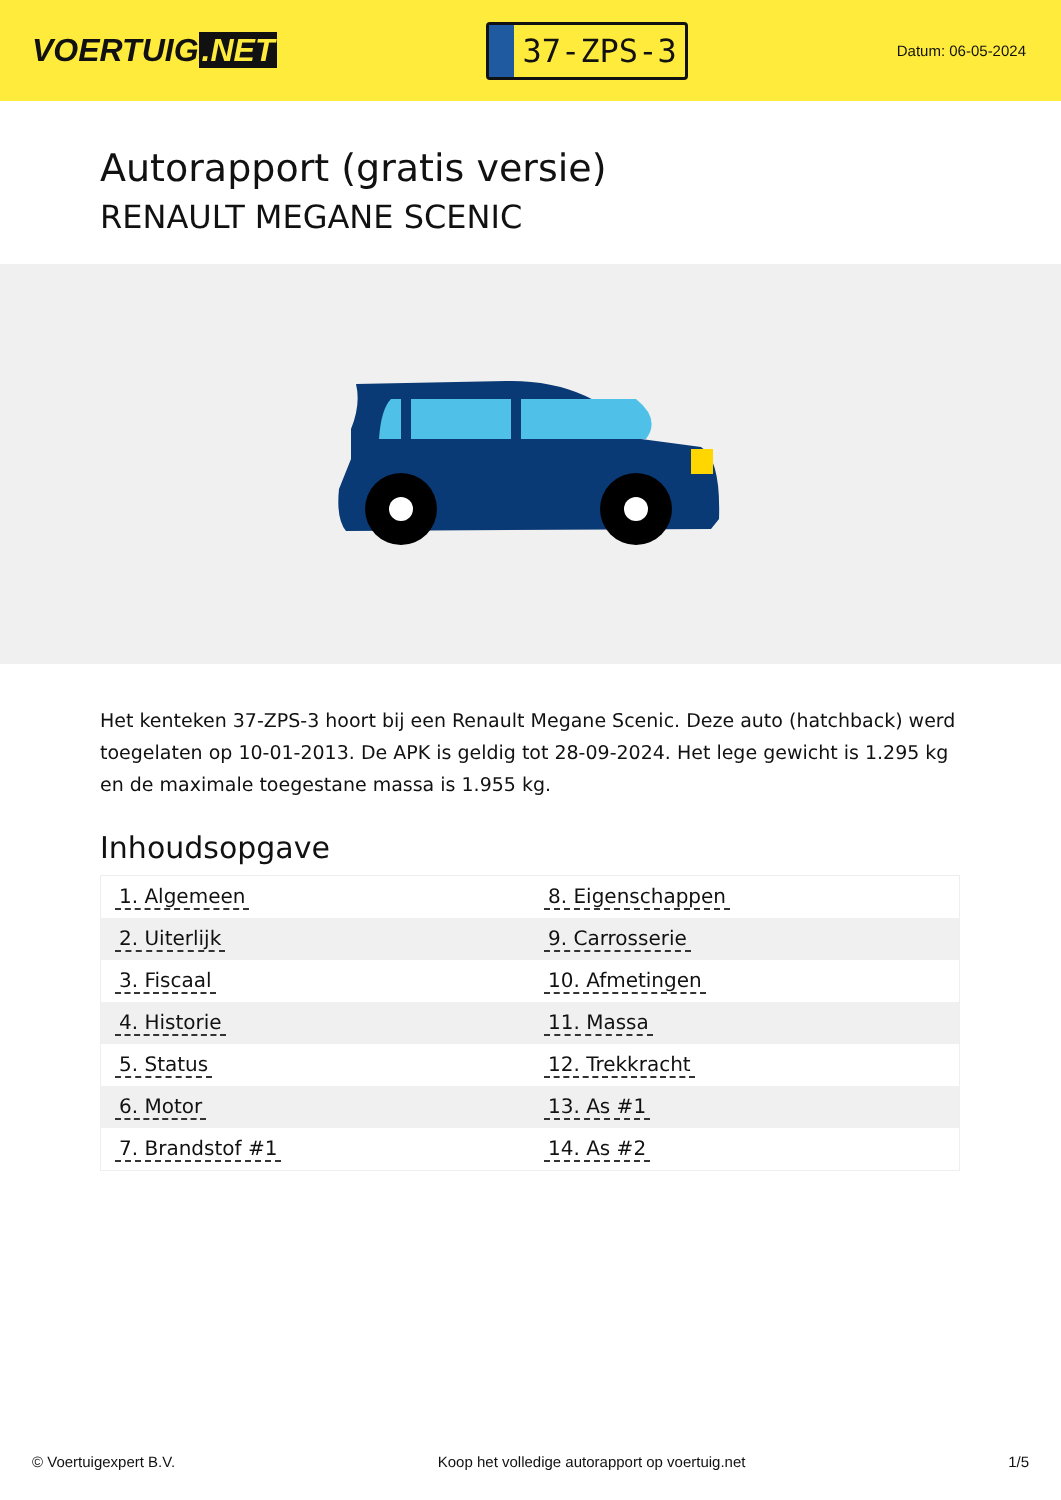VOERTUIG.NET
37-ZPS-3
Datum: 06-05-2024
Autorapport (gratis versie)
RENAULT MEGANE SCENIC
Het kenteken 37-ZPS-3 hoort bij een Renault Megane Scenic. Deze auto (hatchback) werd toegelaten op 10-01-2013. De APK is geldig tot 28-09-2024. Het lege gewicht is 1.295 kg en de maximale toegestane massa is 1.955 kg.
Inhoudsopgave
| 1. Algemeen | 8. Eigenschappen |
| 2. Uiterlijk | 9. Carrosserie |
| 3. Fiscaal | 10. Afmetingen |
| 4. Historie | 11. Massa |
| 5. Status | 12. Trekkracht |
| 6. Motor | 13. As #1 |
| 7. Brandstof #1 | 14. As #2 |
© Voertuigexpert B.V. Koop het volledige autorapport op voertuig.net
1/5